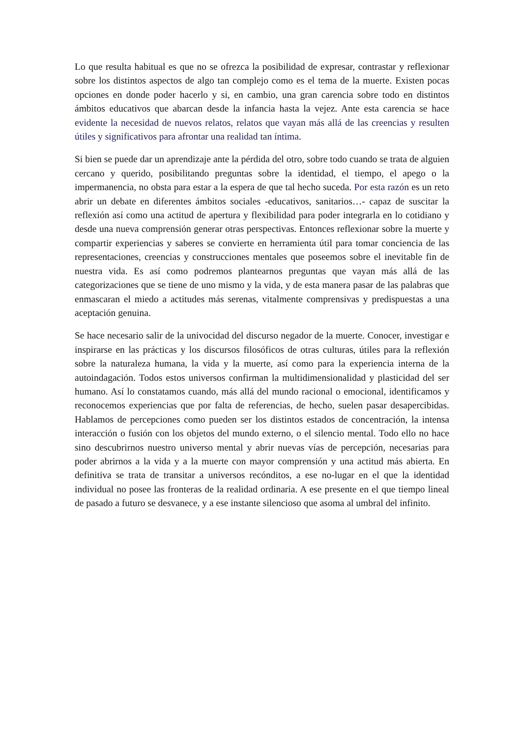Lo que resulta habitual es que no se ofrezca la posibilidad de expresar, contrastar y reflexionar sobre los distintos aspectos de algo tan complejo como es el tema de la muerte. Existen pocas opciones en donde poder hacerlo y si, en cambio, una gran carencia sobre todo en distintos ámbitos educativos que abarcan desde la infancia hasta la vejez. Ante esta carencia se hace evidente la necesidad de nuevos relatos, relatos que vayan más allá de las creencias y resulten útiles y significativos para afrontar una realidad tan íntima.
Si bien se puede dar un aprendizaje ante la pérdida del otro, sobre todo cuando se trata de alguien cercano y querido, posibilitando preguntas sobre la identidad, el tiempo, el apego o la impermanencia, no obsta para estar a la espera de que tal hecho suceda. Por esta razón es un reto abrir un debate en diferentes ámbitos sociales -educativos, sanitarios…- capaz de suscitar la reflexión así como una actitud de apertura y flexibilidad para poder integrarla en lo cotidiano y desde una nueva comprensión generar otras perspectivas. Entonces reflexionar sobre la muerte y compartir experiencias y saberes se convierte en herramienta útil para tomar conciencia de las representaciones, creencias y construcciones mentales que poseemos sobre el inevitable fin de nuestra vida. Es así como podremos plantearnos preguntas que vayan más allá de las categorizaciones que se tiene de uno mismo y la vida, y de esta manera pasar de las palabras que enmascaran el miedo a actitudes más serenas, vitalmente comprensivas y predispuestas a una aceptación genuina.
Se hace necesario salir de la univocidad del discurso negador de la muerte. Conocer, investigar e inspirarse en las prácticas y los discursos filosóficos de otras culturas, útiles para la reflexión sobre la naturaleza humana, la vida y la muerte, así como para la experiencia interna de la autoindagación. Todos estos universos confirman la multidimensionalidad y plasticidad del ser humano. Así lo constatamos cuando, más allá del mundo racional o emocional, identificamos y reconocemos experiencias que por falta de referencias, de hecho, suelen pasar desapercibidas. Hablamos de percepciones como pueden ser los distintos estados de concentración, la intensa interacción o fusión con los objetos del mundo externo, o el silencio mental. Todo ello no hace sino descubrirnos nuestro universo mental y abrir nuevas vías de percepción, necesarias para poder abrirnos a la vida y a la muerte con mayor comprensión y una actitud más abierta. En definitiva se trata de transitar a universos recónditos, a ese no-lugar en el que la identidad individual no posee las fronteras de la realidad ordinaria. A ese presente en el que tiempo lineal de pasado a futuro se desvanece, y a ese instante silencioso que asoma al umbral del infinito.